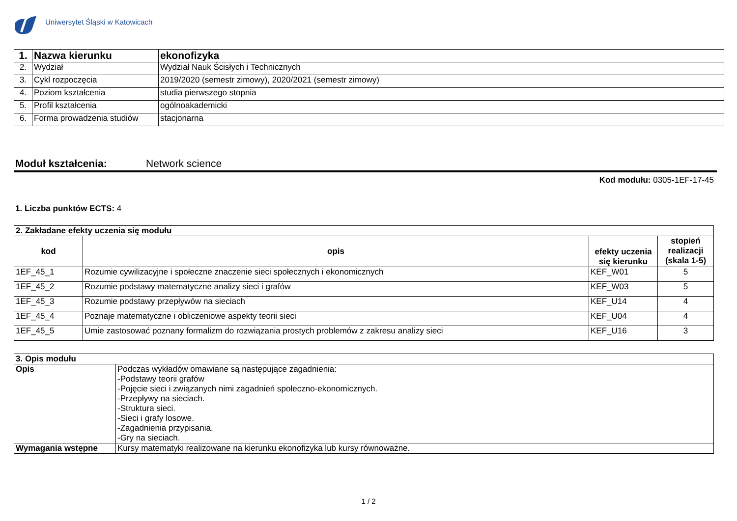Uniwersytet Śląski w Katowicach
| 1. | Nazwa kierunku | ekonofizyka |
| 2. | Wydział | Wydział Nauk Ścisłych i Technicznych |
| 3. | Cykl rozpoczęcia | 2019/2020 (semestr zimowy), 2020/2021 (semestr zimowy) |
| 4. | Poziom kształcenia | studia pierwszego stopnia |
| 5. | Profil kształcenia | ogólnoakademicki |
| 6. | Forma prowadzenia studiów | stacjonarna |
Moduł kształcenia: Network science
Kod modułu: 0305-1EF-17-45
1. Liczba punktów ECTS: 4
| 2. Zakładane efekty uczenia się modułu | | | |
| --- | --- | --- | --- |
| kod | opis | efekty uczenia się kierunku | stopień realizacji (skala 1-5) |
| 1EF_45_1 | Rozumie cywilizacyjne i społeczne znaczenie sieci społecznych i ekonomicznych | KEF_W01 | 5 |
| 1EF_45_2 | Rozumie podstawy matematyczne analizy sieci i grafów | KEF_W03 | 5 |
| 1EF_45_3 | Rozumie podstawy przepływów na sieciach | KEF_U14 | 4 |
| 1EF_45_4 | Poznaje matematyczne i obliczeniowe aspekty teorii sieci | KEF_U04 | 4 |
| 1EF_45_5 | Umie zastosować poznany formalizm do rozwiązania prostych problemów z zakresu analizy sieci | KEF_U16 | 3 |
| 3. Opis modułu | |
| --- | --- |
| Opis | Podczas wykładów omawiane są następujące zagadnienia: -Podstawy teorii grafów -Pojęcie sieci i związanych nimi zagadnień społeczno-ekonomicznych. -Przepływy na sieciach. -Struktura sieci. -Sieci i grafy losowe. -Zagadnienia przypisania. -Gry na sieciach. |
| Wymagania wstępne | Kursy matematyki realizowane na kierunku ekonofizyka lub kursy równoważne. |
1 / 2